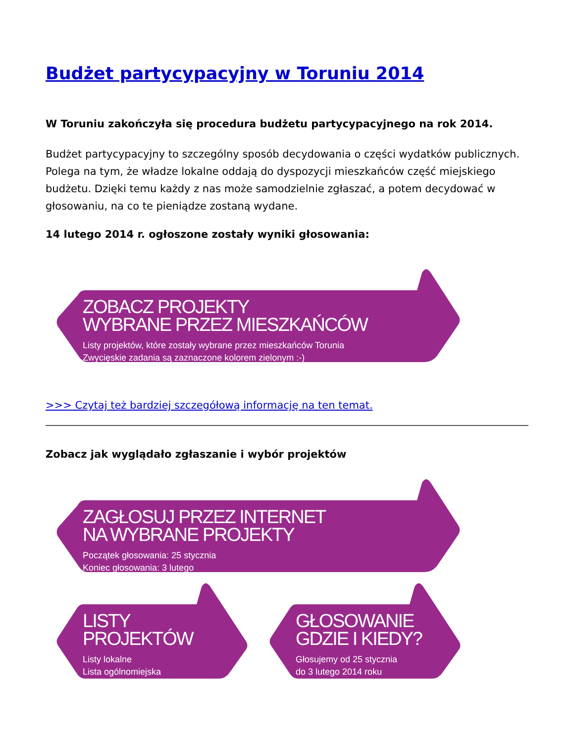Budżet partycypacyjny w Toruniu 2014
W Toruniu zakończyła się procedura budżetu partycypacyjnego na rok 2014.
Budżet partycypacyjny to szczególny sposób decydowania o części wydatków publicznych. Polega na tym, że władze lokalne oddają do dyspozycji mieszkańców część miejskiego budżetu. Dzięki temu każdy z nas może samodzielnie zgłaszać, a potem decydować w głosowaniu, na co te pieniądze zostaną wydane.
14 lutego 2014 r. ogłoszone zostały wyniki głosowania:
ZOBACZ PROJEKTY
WYBRANE PRZEZ MIESZKAŃCÓW
Listy projektów, które zostały wybrane przez mieszkańców Torunia
Zwycięskie zadania są zaznaczone kolorem zielonym :-)
>>> Czytaj też bardziej szczegółową informację na ten temat.
Zobacz jak wyglądało zgłaszanie i wybór projektów
ZAGŁOSUJ PRZEZ INTERNET
NA WYBRANE PROJEKTY
Początek głosowania: 25 stycznia
Koniec głosowania: 3 lutego
LISTY
PROJEKTÓW
Listy lokalne
Lista ogólnomiejska
GŁOSOWANIE
GDZIE I KIEDY?
Głosujemy od 25 stycznia
do 3 lutego 2014 roku